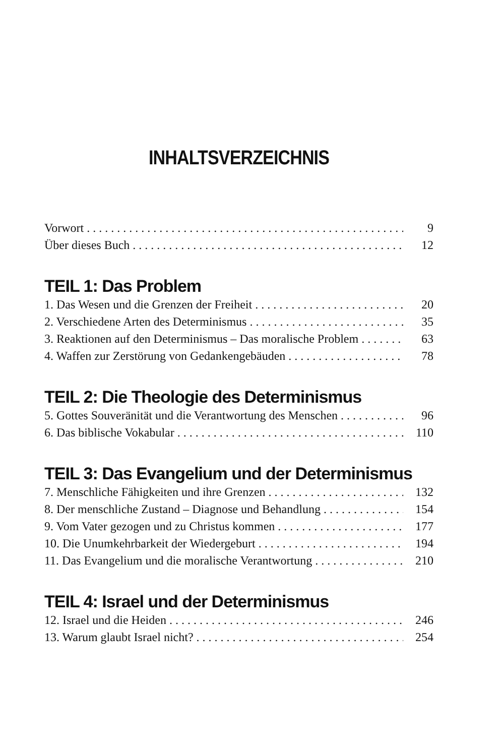INHALTSVERZEICHNIS
Vorwort 9
Über dieses Buch 12
TEIL 1: Das Problem
1. Das Wesen und die Grenzen der Freiheit 20
2. Verschiedene Arten des Determinismus 35
3. Reaktionen auf den Determinismus – Das moralische Problem 63
4. Waffen zur Zerstörung von Gedankengebäuden 78
TEIL 2: Die Theologie des Determinismus
5. Gottes Souveränität und die Verantwortung des Menschen 96
6. Das biblische Vokabular 110
TEIL 3: Das Evangelium und der Determinismus
7. Menschliche Fähigkeiten und ihre Grenzen 132
8. Der menschliche Zustand – Diagnose und Behandlung 154
9. Vom Vater gezogen und zu Christus kommen 177
10. Die Unumkehrbarkeit der Wiedergeburt 194
11. Das Evangelium und die moralische Verantwortung 210
TEIL 4: Israel und der Determinismus
12. Israel und die Heiden 246
13. Warum glaubt Israel nicht? 254